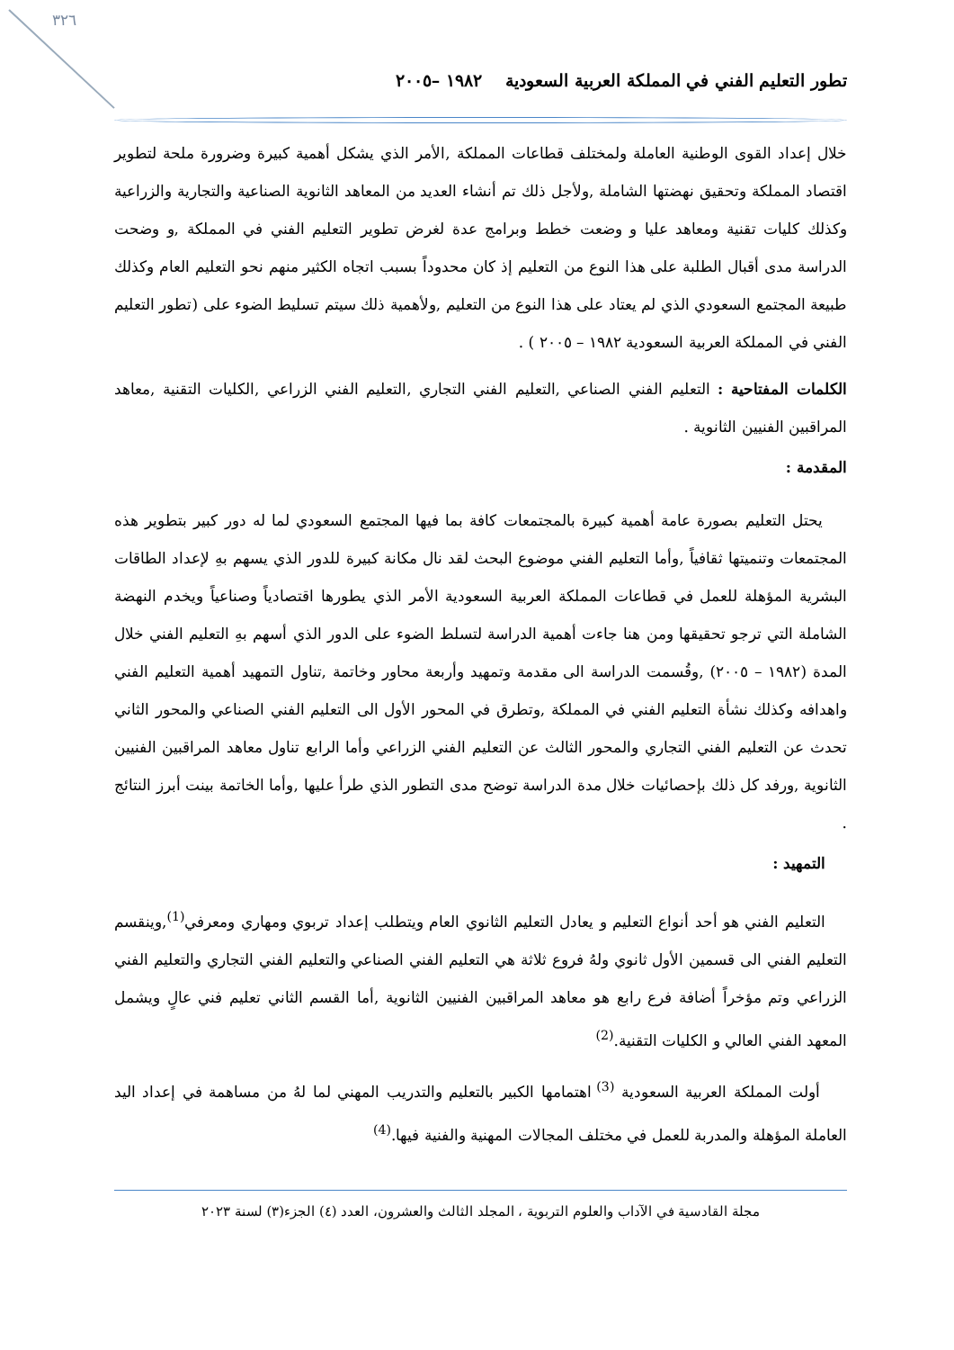٣٢٦
تطور التعليم الفني في المملكة العربية السعودية ١٩٨٢ –٢٠٠٥
خلال إعداد القوى الوطنية العاملة ولمختلف قطاعات المملكة ,الأمر الذي يشكل أهمية كبيرة وضرورة ملحة لتطوير اقتصاد المملكة وتحقيق نهضتها الشاملة ,ولأجل ذلك تم أنشاء العديد من المعاهد الثانوية الصناعية والتجارية والزراعية وكذلك كليات تقنية ومعاهد عليا و وضعت خطط وبرامج عدة لغرض تطوير التعليم الفني في المملكة ,و وضحت الدراسة مدى أقبال الطلبة على هذا النوع من التعليم إذ كان محدوداً بسبب اتجاه الكثير منهم نحو التعليم العام وكذلك طبيعة المجتمع السعودي الذي لم يعتاد على هذا النوع من التعليم ,ولأهمية ذلك سيتم تسليط الضوء على (تطور التعليم الفني في المملكة العربية السعودية ١٩٨٢ – ٢٠٠٥ ) .
الكلمات المفتاحية : التعليم الفني الصناعي ,التعليم الفني التجاري ,التعليم الفني الزراعي ,الكليات التقنية ,معاهد المراقبين الفنيين الثانوية .
المقدمة :
يحتل التعليم بصورة عامة أهمية كبيرة بالمجتمعات كافة بما فيها المجتمع السعودي لما له دور كبير بتطوير هذه المجتمعات وتنميتها ثقافياً ,وأما التعليم الفني موضوع البحث لقد نال مكانة كبيرة للدور الذي يسهم بهِ لإعداد الطاقات البشرية المؤهلة للعمل في قطاعات المملكة العربية السعودية الأمر الذي يطورها اقتصادياً وصناعياً ويخدم النهضة الشاملة التي ترجو تحقيقها ومن هنا جاءت أهمية الدراسة لتسلط الضوء على الدور الذي أسهم بهِ التعليم الفني خلال المدة (١٩٨٢ – ٢٠٠٥) ,وقُسمت الدراسة الى مقدمة وتمهيد وأربعة محاور وخاتمة ,تناول التمهيد أهمية التعليم الفني واهدافه وكذلك نشأة التعليم الفني في المملكة ,وتطرق في المحور الأول الى التعليم الفني الصناعي والمحور الثاني تحدث عن التعليم الفني التجاري والمحور الثالث عن التعليم الفني الزراعي وأما الرابع تناول معاهد المراقبين الفنيين الثانوية ,ورفد كل ذلك بإحصائيات خلال مدة الدراسة توضح مدى التطور الذي طرأ عليها ,وأما الخاتمة بينت أبرز النتائج .
التمهيد :
التعليم الفني هو أحد أنواع التعليم و يعادل التعليم الثانوي العام ويتطلب إعداد تربوي ومهاري ومعرفي<sup>(1)</sup>,وينقسم التعليم الفني الى قسمين الأول ثانوي ولهُ فروع ثلاثة هي التعليم الفني الصناعي والتعليم الفني التجاري والتعليم الفني الزراعي وتم مؤخراً أضافة فرع رابع هو معاهد المراقبين الفنيين الثانوية ,أما القسم الثاني تعليم فني عالٍ ويشمل المعهد الفني العالي و الكليات التقنية.<sup>(2)</sup>
أولت المملكة العربية السعودية <sup>(3)</sup> اهتمامها الكبير بالتعليم والتدريب المهني لما لهُ من مساهمة في إعداد اليد العاملة المؤهلة والمدربة للعمل في مختلف المجالات المهنية والفنية فيها.<sup>(4)</sup>
مجلة القادسية في الآداب والعلوم التربوية ، المجلد الثالث والعشرون، العدد (٤) الجزء(٣) لسنة ٢٠٢٣